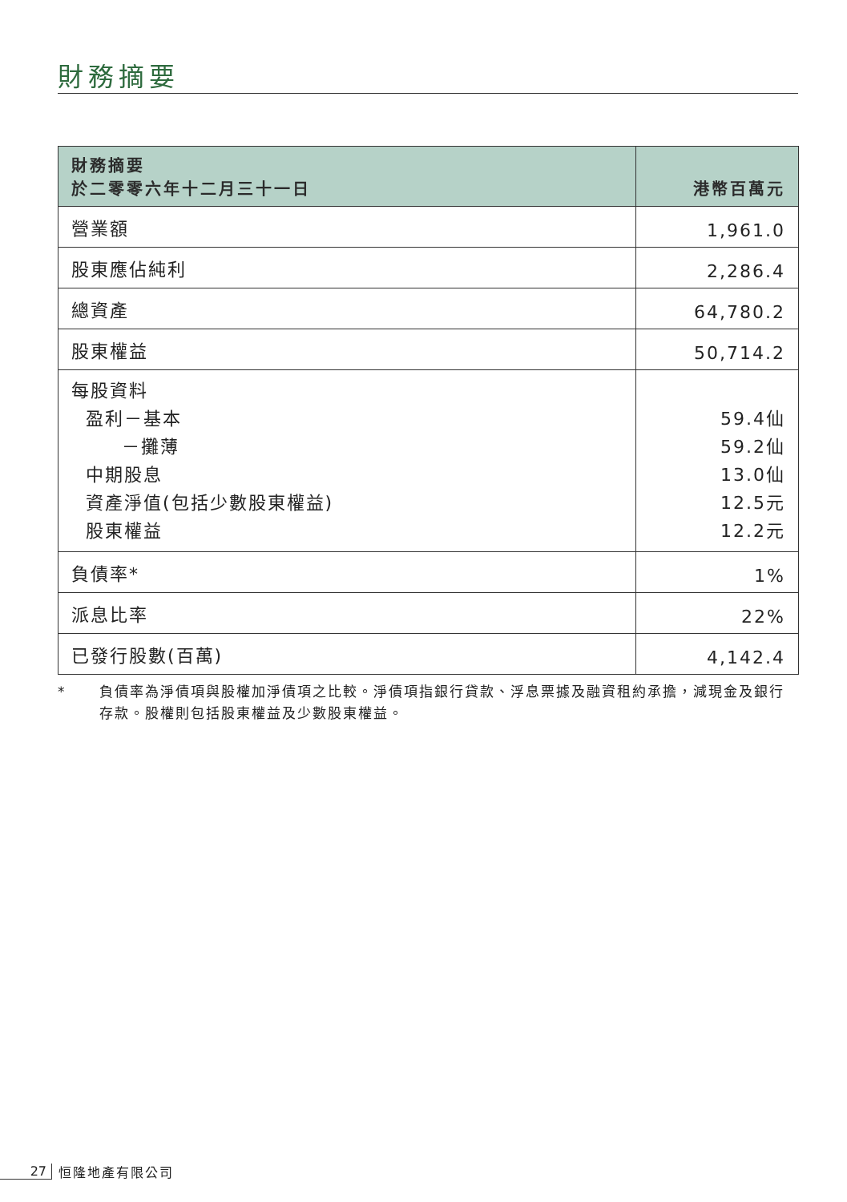財務摘要
| 財務摘要 於二零零六年十二月三十一日 | 港幣百萬元 |
| --- | --- |
| 營業額 | 1,961.0 |
| 股東應佔純利 | 2,286.4 |
| 總資產 | 64,780.2 |
| 股東權益 | 50,714.2 |
| 每股資料 盈利－基本 －攤薄 中期股息 資產淨值(包括少數股東權益) 股東權益 | 59.4仙 59.2仙 13.0仙 12.5元 12.2元 |
| 負債率* | 1% |
| 派息比率 | 22% |
| 已發行股數(百萬) | 4,142.4 |
* 負債率為淨債項與股權加淨債項之比較。淨債項指銀行貸款、浮息票據及融資租約承擔，減現金及銀行存款。股權則包括股東權益及少數股東權益。
27 恒隆地產有限公司